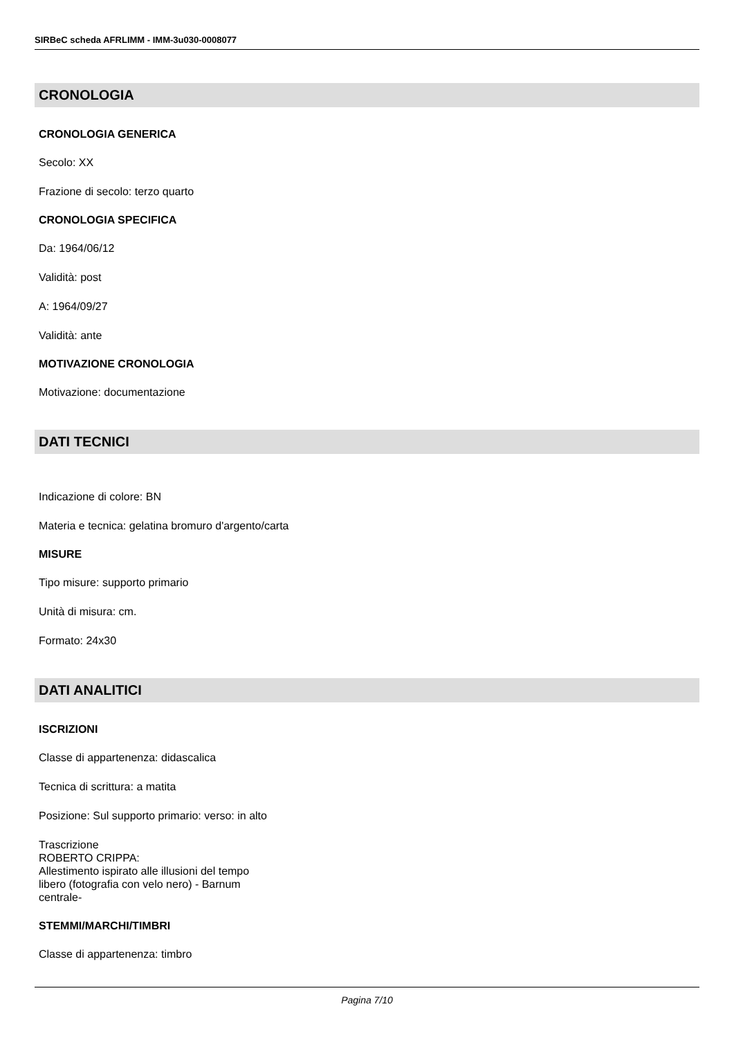SIRBeC scheda AFRLIMM - IMM-3u030-0008077
CRONOLOGIA
CRONOLOGIA GENERICA
Secolo: XX
Frazione di secolo: terzo quarto
CRONOLOGIA SPECIFICA
Da: 1964/06/12
Validità: post
A: 1964/09/27
Validità: ante
MOTIVAZIONE CRONOLOGIA
Motivazione: documentazione
DATI TECNICI
Indicazione di colore: BN
Materia e tecnica: gelatina bromuro d'argento/carta
MISURE
Tipo misure: supporto primario
Unità di misura: cm.
Formato: 24x30
DATI ANALITICI
ISCRIZIONI
Classe di appartenenza: didascalica
Tecnica di scrittura: a matita
Posizione: Sul supporto primario: verso: in alto
Trascrizione
ROBERTO CRIPPA:
Allestimento ispirato alle illusioni del tempo
libero (fotografia con velo nero) - Barnum
centrale-
STEMMI/MARCHI/TIMBRI
Classe di appartenenza: timbro
Pagina 7/10